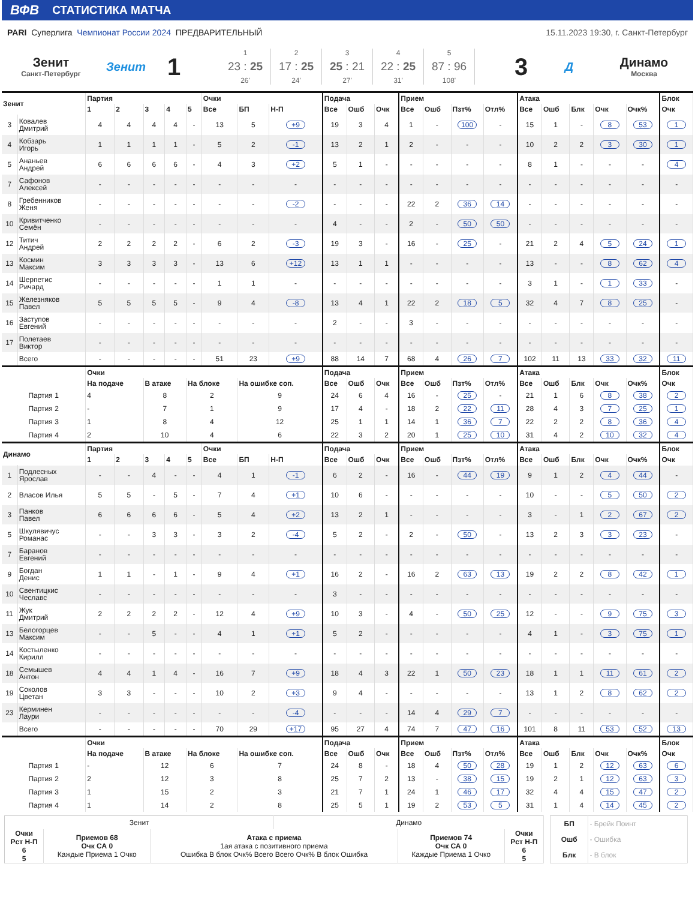ВФВ СТАТИСТИКА МАТЧА
PARI Суперлига Чемпионат России 2024 ПРЕДВАРИТЕЛЬНЫЙ
15.11.2023 19:30, г. Санкт-Петербург
Зенит
Санкт-Петербург
Зенит
1
1
23 : 25
26'
2
17 : 25
24'
3
25 : 21
27'
4
22 : 25
31'
5
87 : 96
108'
3
Д Динамо
Москва
| Зенит | | Партия | | | | | Очки | | | Подача | | | Прием | | | | Атака | | | | | Блок |
| --- | --- | --- | --- | --- | --- | --- | --- | --- | --- | --- | --- | --- | --- | --- | --- | --- | --- | --- | --- | --- | --- | --- |
| | | 1 | 2 | 3 | 4 | 5 | Все | БП | Н-П | Все | Ошб | Очк | Все | Ошб | Пзт% | Отл% | Все | Ошб | Блк | Очк | Очк% | Очк |
| 3 | Ковалев Дмитрий | 4 | 4 | 4 | 4 | - | 13 | 5 | +9 | 19 | 3 | 4 | 1 | - | 100 | - | 15 | 1 | - | 8 | 53 | 1 |
| 4 | Кобзарь Игорь | 1 | 1 | 1 | 1 | - | 5 | 2 | -1 | 13 | 2 | 1 | 2 | - | - | - | 10 | 2 | 2 | 3 | 30 | 1 |
| 5 | Ананьев Андрей | 6 | 6 | 6 | 6 | - | 4 | 3 | +2 | 5 | 1 | - | - | - | - | - | 8 | 1 | - | - | - | 4 |
| 7 | Сафонов Алексей | - | - | - | - | - | - | - | - | - | - | - | - | - | - | - | - | - | - | - | - | - |
| 8 | Гребенников Женя | - | - | - | - | - | - | - | -2 | - | - | - | 22 | 2 | 36 | 14 | - | - | - | - | - | - |
| 10 | Кривитченко Семён | - | - | - | - | - | - | - | - | 4 | - | - | 2 | - | 50 | 50 | - | - | - | - | - | - |
| 12 | Титич Андрей | 2 | 2 | 2 | 2 | - | 6 | 2 | -3 | 19 | 3 | - | 16 | - | 25 | - | 21 | 2 | 4 | 5 | 24 | 1 |
| 13 | Космин Максим | 3 | 3 | 3 | 3 | - | 13 | 6 | +12 | 13 | 1 | 1 | - | - | - | - | 13 | - | - | 8 | 62 | 4 |
| 14 | Шерпетис Ричард | - | - | - | - | - | 1 | 1 | - | - | - | - | - | - | - | - | 3 | 1 | - | 1 | 33 | - |
| 15 | Железняков Павел | 5 | 5 | 5 | 5 | - | 9 | 4 | -8 | 13 | 4 | 1 | 22 | 2 | 18 | 5 | 32 | 4 | 7 | 8 | 25 | - |
| 16 | Заступов Евгений | - | - | - | - | - | - | - | - | 2 | - | - | 3 | - | - | - | - | - | - | - | - | - |
| 17 | Полетаев Виктор | - | - | - | - | - | - | - | - | - | - | - | - | - | - | - | - | - | - | - | - | - |
| | Всего | - | - | - | - | - | 51 | 23 | +9 | 88 | 14 | 7 | 68 | 4 | 26 | 7 | 102 | 11 | 13 | 33 | 32 | 11 |
| | | Очки | | | | | | | | Подача | | | Прием | | | | Атака | | | | | Блок |
| | | На подаче | | В атаке | | На блоке | | На ошибке соп. | | Все | Ошб | Очк | Все | Ошб | Пзт% | Отл% | Все | Ошб | Блк | Очк | Очк% | Очк |
| Партия 1 | | 4 | | 8 | | 2 | | 9 | | 24 | 6 | 4 | 16 | - | 25 | - | 21 | 1 | 6 | 8 | 38 | 2 |
| Партия 2 | | - | | 7 | | 1 | | 9 | | 17 | 4 | - | 18 | 2 | 22 | 11 | 28 | 4 | 3 | 7 | 25 | 1 |
| Партия 3 | | 1 | | 8 | | 4 | | 12 | | 25 | 1 | 1 | 14 | 1 | 36 | 7 | 22 | 2 | 2 | 8 | 36 | 4 |
| Партия 4 | | 2 | | 10 | | 4 | | 6 | | 22 | 3 | 2 | 20 | 1 | 25 | 10 | 31 | 4 | 2 | 10 | 32 | 4 |
| Динамо | | Партия | | | | | Очки | | | Подача | | | Прием | | | | Атака | | | | | Блок |
| | | 1 | 2 | 3 | 4 | 5 | Все | БП | Н-П | Все | Ошб | Очк | Все | Ошб | Пзт% | Отл% | Все | Ошб | Блк | Очк | Очк% | Очк |
| 1 | Подлесных Ярослав | - | - | 4 | - | - | 4 | 1 | -1 | 6 | 2 | - | 16 | - | 44 | 19 | 9 | 1 | 2 | 4 | 44 | - |
| 2 | Власов Илья | 5 | 5 | - | 5 | - | 7 | 4 | +1 | 10 | 6 | - | - | - | - | - | 10 | - | - | 5 | 50 | 2 |
| 3 | Панков Павел | 6 | 6 | 6 | 6 | - | 5 | 4 | +2 | 13 | 2 | 1 | - | - | - | - | 3 | - | 1 | 2 | 67 | 2 |
| 5 | Шкулявичус Романас | - | - | 3 | 3 | - | 3 | 2 | -4 | 5 | 2 | - | 2 | - | 50 | - | 13 | 2 | 3 | 3 | 23 | - |
| 7 | Баранов Евгений | - | - | - | - | - | - | - | - | - | - | - | - | - | - | - | - | - | - | - | - | - |
| 9 | Богдан Денис | 1 | 1 | - | 1 | - | 9 | 4 | +1 | 16 | 2 | - | 16 | 2 | 63 | 13 | 19 | 2 | 2 | 8 | 42 | 1 |
| 10 | Свентицкис Чеславс | - | - | - | - | - | - | - | - | 3 | - | - | - | - | - | - | - | - | - | - | - | - |
| 11 | Жук Дмитрий | 2 | 2 | 2 | 2 | - | 12 | 4 | +9 | 10 | 3 | - | 4 | - | 50 | 25 | 12 | - | - | 9 | 75 | 3 |
| 13 | Белогорцев Максим | - | - | 5 | - | - | 4 | 1 | +1 | 5 | 2 | - | - | - | - | - | 4 | 1 | - | 3 | 75 | 1 |
| 14 | Костыленко Кирилл | - | - | - | - | - | - | - | - | - | - | - | - | - | - | - | - | - | - | - | - | - |
| 18 | Семышев Антон | 4 | 4 | 1 | 4 | - | 16 | 7 | +9 | 18 | 4 | 3 | 22 | 1 | 50 | 23 | 18 | 1 | 1 | 11 | 61 | 2 |
| 19 | Соколов Цветан | 3 | 3 | - | - | - | 10 | 2 | +3 | 9 | 4 | - | - | - | - | - | 13 | 1 | 2 | 8 | 62 | 2 |
| 23 | Керминен Лаури | - | - | - | - | - | - | - | -4 | - | - | - | 14 | 4 | 29 | 7 | - | - | - | - | - | - |
| | Всего | - | - | - | - | - | 70 | 29 | +17 | 95 | 27 | 4 | 74 | 7 | 47 | 16 | 101 | 8 | 11 | 53 | 52 | 13 |
| | | Очки | | | | | | | | Подача | | | Прием | | | | Атака | | | | | Блок |
| | | На подаче | | В атаке | | На блоке | | На ошибке соп. | | Все | Ошб | Очк | Все | Ошб | Пзт% | Отл% | Все | Ошб | Блк | Очк | Очк% | Очк |
| Партия 1 | | - | | 12 | | 6 | | 7 | | 24 | 8 | - | 18 | 4 | 50 | 28 | 19 | 1 | 2 | 12 | 63 | 6 |
| Партия 2 | | 2 | | 12 | | 3 | | 8 | | 25 | 7 | 2 | 13 | - | 38 | 15 | 19 | 2 | 1 | 12 | 63 | 3 |
| Партия 3 | | 1 | | 15 | | 2 | | 3 | | 21 | 7 | 1 | 24 | 1 | 46 | 17 | 32 | 4 | 4 | 15 | 47 | 2 |
| Партия 4 | | 1 | | 14 | | 2 | | 8 | | 25 | 5 | 1 | 19 | 2 | 53 | 5 | 31 | 1 | 4 | 14 | 45 | 2 |
| Зенит | | | Динамо | | |
| Очки Рст Н-П 6 5 | Приемов 68 Очк СА 0 Каждые Приема 1 Очко | Атака с приема 1ая атака с позитивного приема Ошибка В блок Очк% Всего Всего Очк% В блок Ошибка | | Приемов 74 Очк СА 0 Каждые Приема 1 Очко | Очки Рст Н-П 6 5 |
| БП | - Брейк Поинт |
| Ошб | - Ошибка |
| Блк | - В блок |